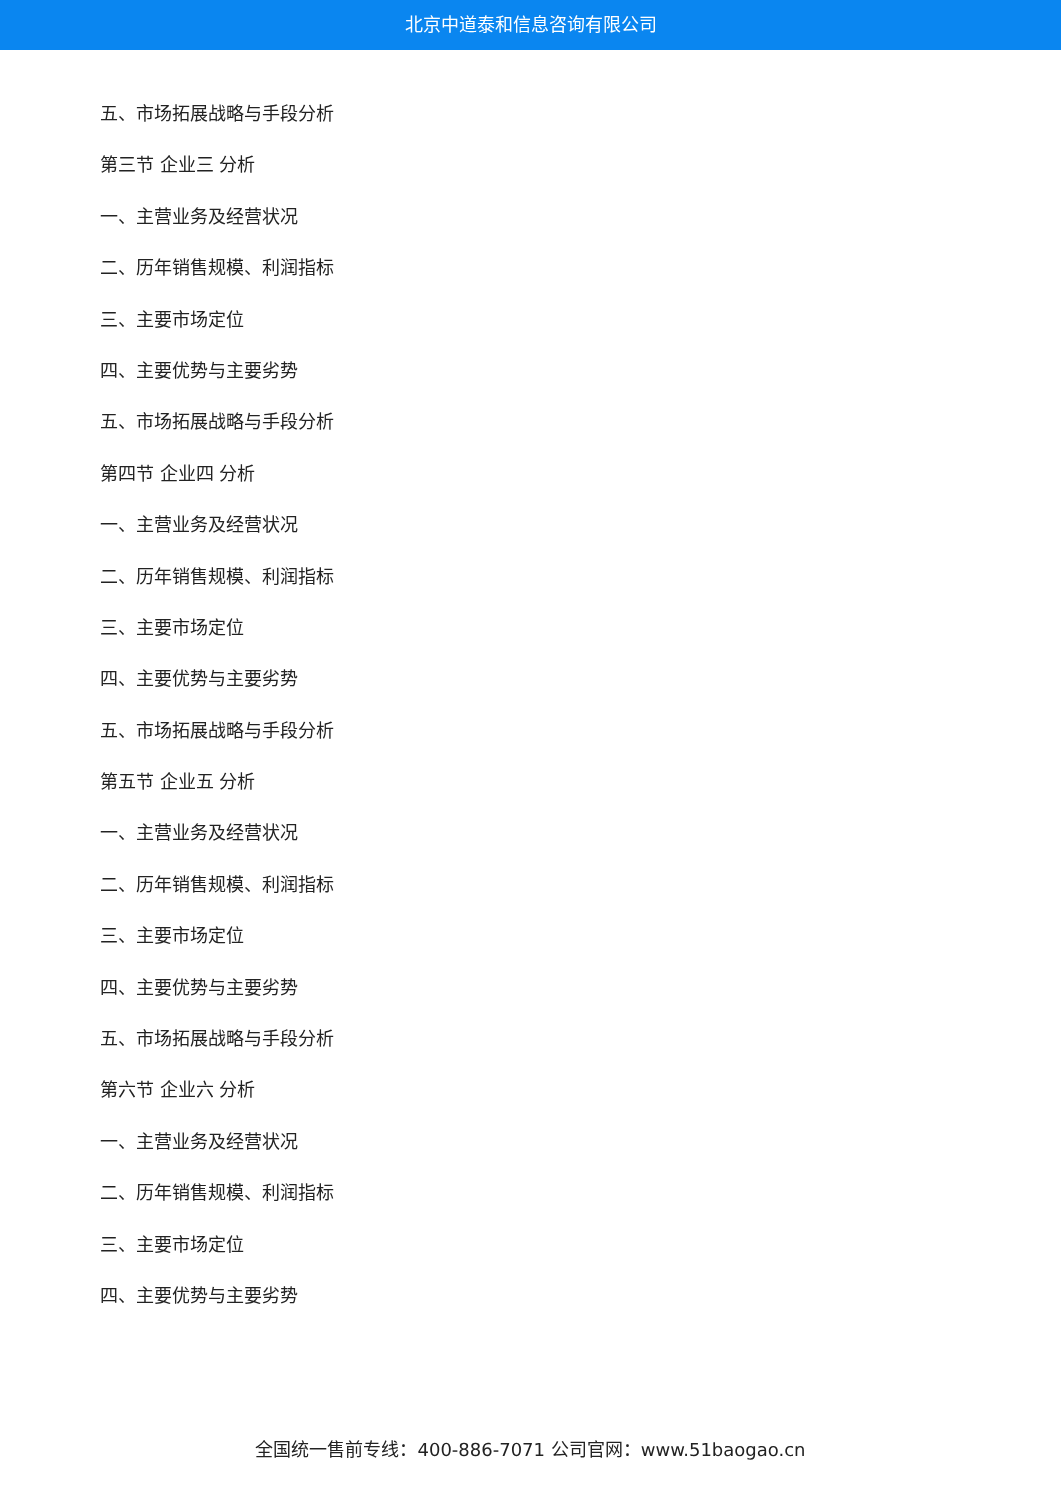北京中道泰和信息咨询有限公司
五、市场拓展战略与手段分析
第三节 企业三 分析
一、主营业务及经营状况
二、历年销售规模、利润指标
三、主要市场定位
四、主要优势与主要劣势
五、市场拓展战略与手段分析
第四节 企业四 分析
一、主营业务及经营状况
二、历年销售规模、利润指标
三、主要市场定位
四、主要优势与主要劣势
五、市场拓展战略与手段分析
第五节 企业五 分析
一、主营业务及经营状况
二、历年销售规模、利润指标
三、主要市场定位
四、主要优势与主要劣势
五、市场拓展战略与手段分析
第六节 企业六 分析
一、主营业务及经营状况
二、历年销售规模、利润指标
三、主要市场定位
四、主要优势与主要劣势
全国统一售前专线：400-886-7071 公司官网：www.51baogao.cn